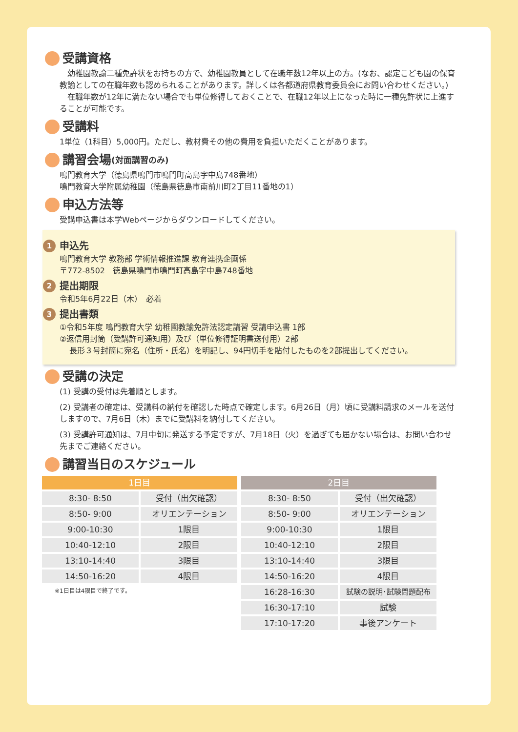受講資格
　幼稚園教諭二種免許状をお持ちの方で、幼稚園教員として在職年数12年以上の方。(なお、認定こども園の保育教諭としての在職年数も認められることがあります。詳しくは各都道府県教育委員会にお問い合わせください。)
　在職年数が12年に満たない場合でも単位修得しておくことで、在職12年以上になった時に一種免許状に上進することが可能です。
受講料
1単位（1科目）5,000円。ただし、教材費その他の費用を負担いただくことがあります。
講習会場 (対面講習のみ)
鳴門教育大学（徳島県鳴門市鳴門町高島字中島748番地）
鳴門教育大学附属幼稚園（徳島県徳島市南前川町2丁目11番地の1）
申込方法等
受講申込書は本学Webページからダウンロードしてください。
1 申込先
鳴門教育大学 教務部 学術情報推進課 教育連携企画係
〒772-8502　徳島県鳴門市鳴門町高島字中島748番地
2 提出期限
令和5年6月22日（木）　必着
3 提出書類
①令和5年度 鳴門教育大学 幼稚園教諭免許法認定講習 受講申込書 1部
②返信用封筒（受講許可通知用）及び（単位修得証明書送付用）2部
長形３号封筒に宛名（住所・氏名）を明記し、94円切手を貼付したものを2部提出してください。
受講の決定
(1) 受講の受付は先着順とします。
(2) 受講者の確定は、受講料の納付を確認した時点で確定します。6月26日（月）頃に受講料請求のメールを送付しますので、7月6日（木）までに受講料を納付してください。
(3) 受講許可通知は、7月中旬に発送する予定ですが、7月18日（火）を過ぎても届かない場合は、お問い合わせ先までご連絡ください。
講習当日のスケジュール
| 1日目 | |
| --- | --- |
| 8:30- 8:50 | 受付（出欠確認） |
| 8:50- 9:00 | オリエンテーション |
| 9:00-10:30 | 1限目 |
| 10:40-12:10 | 2限目 |
| 13:10-14:40 | 3限目 |
| 14:50-16:20 | 4限目 |
※1日目は4限目で終了です。
| 2日目 | |
| --- | --- |
| 8:30- 8:50 | 受付（出欠確認） |
| 8:50- 9:00 | オリエンテーション |
| 9:00-10:30 | 1限目 |
| 10:40-12:10 | 2限目 |
| 13:10-14:40 | 3限目 |
| 14:50-16:20 | 4限目 |
| 16:28-16:30 | 試験の説明･試験問題配布 |
| 16:30-17:10 | 試験 |
| 17:10-17:20 | 事後アンケート |